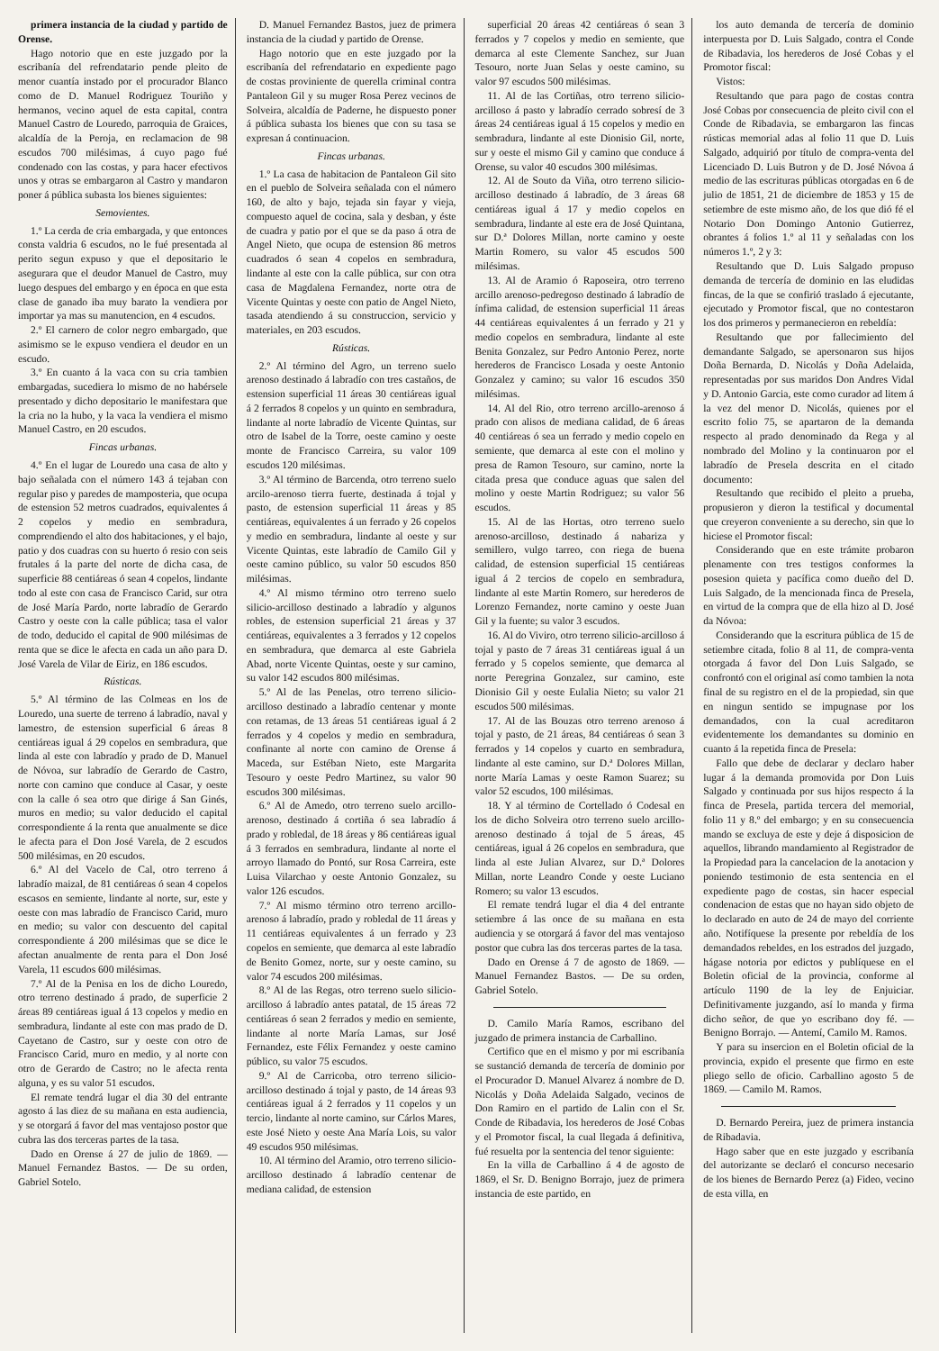primera instancia de la ciudad y partido de Orense.
Hago notorio que en este juzgado por la escribanía del refrendatario pende pleito de menor cuantía instado por el procurador Blanco como de D. Manuel Rodriguez Touriño y hermanos, vecino aquel de esta capital, contra Manuel Castro de Louredo, parroquia de Graices, alcaldía de la Peroja, en reclamacion de 98 escudos 700 milésimas, á cuyo pago fué condenado con las costas, y para hacer efectivos unos y otras se embargaron al Castro y mandaron poner á pública subasta los bienes siguientes:
Semovientes.
1.º La cerda de cria embargada, y que entonces consta valdria 6 escudos, no le fué presentada al perito segun expuso y que el depositario le asegurara que el deudor Manuel de Castro, muy luego despues del embargo y en época en que esta clase de ganado iba muy barato la vendiera por importar ya mas su manutencion, en 4 escudos.
2.º El carnero de color negro embargado, que asimismo se le expuso vendiera el deudor en un escudo.
3.º En cuanto á la vaca con su cria tambien embargadas, sucediera lo mismo de no habérsele presentado y dicho depositario le manifestara que la cria no la hubo, y la vaca la vendiera el mismo Manuel Castro, en 20 escudos.
Fincas urbanas.
4.º En el lugar de Louredo una casa de alto y bajo señalada con el número 143 á tejaban con regular piso y paredes de mamposteria, que ocupa de estension 52 metros cuadrados, equivalentes á 2 copelos y medio en sembradura, comprendiendo el alto dos habitaciones, y el bajo, patio y dos cuadras con su huerto ó resio con seis frutales á la parte del norte de dicha casa, de superficie 88 centiáreas ó sean 4 copelos, lindante todo al este con casa de Francisco Carid, sur otra de José María Pardo, norte labradío de Gerardo Castro y oeste con la calle pública; tasa el valor de todo, deducido el capital de 900 milésimas de renta que se dice le afecta en cada un año para D. José Varela de Vilar de Eiriz, en 186 escudos.
Rústicas.
5.º Al término de las Colmeas en los de Louredo, una suerte de terreno á labradío, naval y lamestro, de estension superficial 6 áreas 8 centiáreas igual á 29 copelos en sembradura, que linda al este con labradío y prado de D. Manuel de Nóvoa, sur labradío de Gerardo de Castro, norte con camino que conduce al Casar, y oeste con la calle ó sea otro que dirige á San Ginés, muros en medio; su valor deducido el capital correspondiente á la renta que anualmente se dice le afecta para el Don José Varela, de 2 escudos 500 milésimas, en 20 escudos.
6.º Al del Vacelo de Cal, otro terreno á labradío maizal, de 81 centiáreas ó sean 4 copelos escasos en semiente, lindante al norte, sur, este y oeste con mas labradío de Francisco Carid, muro en medio; su valor con descuento del capital correspondiente á 200 milésimas que se dice le afectan anualmente de renta para el Don José Varela, 11 escudos 600 milésimas.
7.º Al de la Penisa en los de dicho Louredo, otro terreno destinado á prado, de superficie 2 áreas 89 centiáreas igual á 13 copelos y medio en sembradura, lindante al este con mas prado de D. Cayetano de Castro, sur y oeste con otro de Francisco Carid, muro en medio, y al norte con otro de Gerardo de Castro; no le afecta renta alguna, y es su valor 51 escudos.
El remate tendrá lugar el dia 30 del entrante agosto á las diez de su mañana en esta audiencia, y se otorgará á favor del mas ventajoso postor que cubra las dos terceras partes de la tasa.
Dado en Orense á 27 de julio de 1869. — Manuel Fernandez Bastos. — De su orden, Gabriel Sotelo.
D. Manuel Fernandez Bastos, juez de primera instancia de la ciudad y partido de Orense.
Hago notorio que en este juzgado por la escribanía del refrendatario en expediente pago de costas proviniente de querella criminal contra Pantaleon Gil y su muger Rosa Perez vecinos de Solveira, alcaldía de Paderne, he dispuesto poner á pública subasta los bienes que con su tasa se expresan á continuacion.
Fincas urbanas.
1.º La casa de habitacion de Pantaleon Gil sito en el pueblo de Solveira señalada con el número 160, de alto y bajo, tejada sin fayar y vieja, compuesto aquel de cocina, sala y desban, y éste de cuadra y patio por el que se da paso á otra de Angel Nieto, que ocupa de estension 86 metros cuadrados ó sean 4 copelos en sembradura, lindante al este con la calle pública, sur con otra casa de Magdalena Fernandez, norte otra de Vicente Quintas y oeste con patio de Angel Nieto, tasada atendiendo á su construccion, servicio y materiales, en 203 escudos.
Rústicas.
2.º Al término del Agro, un terreno suelo arenoso destinado á labradío con tres castaños, de estension superficial 11 áreas 30 centiáreas igual á 2 ferrados 8 copelos y un quinto en sembradura, lindante al norte labradío de Vicente Quintas, sur otro de Isabel de la Torre, oeste camino y oeste monte de Francisco Carreira, su valor 109 escudos 120 milésimas.
3.º Al término de Barcenda, otro terreno suelo arcilo-arenoso tierra fuerte, destinada á tojal y pasto, de estension superficial 11 áreas y 85 centiáreas, equivalentes á un ferrado y 26 copelos y medio en sembradura, lindante al oeste y sur Vicente Quintas, este labradío de Camilo Gil y oeste camino público, su valor 50 escudos 850 milésimas.
4.º Al mismo término otro terreno suelo silicio-arcilloso destinado a labradío y algunos robles, de estension superficial 21 áreas y 37 centiáreas, equivalentes a 3 ferrados y 12 copelos en sembradura, que demarca al este Gabriela Abad, norte Vicente Quintas, oeste y sur camino, su valor 142 escudos 800 milésimas.
5.º Al de las Penelas, otro terreno silicio-arcilloso destinado a labradío centenar y monte con retamas, de 13 áreas 51 centiáreas igual á 2 ferrados y 4 copelos y medio en sembradura, confinante al norte con camino de Orense á Maceda, sur Estéban Nieto, este Margarita Tesouro y oeste Pedro Martinez, su valor 90 escudos 300 milésimas.
6.º Al de Amedo, otro terreno suelo arcillo-arenoso, destinado á cortiña ó sea labradío á prado y robledal, de 18 áreas y 86 centiáreas igual á 3 ferrados en sembradura, lindante al norte el arroyo llamado do Pontó, sur Rosa Carreira, este Luisa Vilarchao y oeste Antonio Gonzalez, su valor 126 escudos.
7.º Al mismo término otro terreno arcillo-arenoso á labradío, prado y robledal de 11 áreas y 11 centiáreas equivalentes á un ferrado y 23 copelos en semiente, que demarca al este labradío de Benito Gomez, norte, sur y oeste camino, su valor 74 escudos 200 milésimas.
8.º Al de las Regas, otro terreno suelo silicio-arcilloso á labradío antes patatal, de 15 áreas 72 centiáreas ó sean 2 ferrados y medio en semiente, lindante al norte María Lamas, sur José Fernandez, este Félix Fernandez y oeste camino público, su valor 75 escudos.
9.º Al de Carricoba, otro terreno silicio-arcilloso destinado á tojal y pasto, de 14 áreas 93 centiáreas igual á 2 ferrados y 11 copelos y un tercio, lindante al norte camino, sur Cárlos Mares, este José Nieto y oeste Ana María Lois, su valor 49 escudos 950 milésimas.
10. Al término del Aramio, otro terreno silicio-arcilloso destinado á labradío centenar de mediana calidad, de estension
superficial 20 áreas 42 centiáreas ó sean 3 ferrados y 7 copelos y medio en semiente, que demarca al este Clemente Sanchez, sur Juan Tesouro, norte Juan Selas y oeste camino, su valor 97 escudos 500 milésimas.
11. Al de las Cortiñas, otro terreno silicio-arcilloso á pasto y labradío cerrado sobresí de 3 áreas 24 centiáreas igual á 15 copelos y medio en sembradura, lindante al este Dionisio Gil, norte, sur y oeste el mismo Gil y camino que conduce á Orense, su valor 40 escudos 300 milésimas.
12. Al de Souto da Viña, otro terreno silicio-arcilloso destinado á labradío, de 3 áreas 68 centiáreas igual á 17 y medio copelos en sembradura, lindante al este era de José Quintana, sur D.ª Dolores Millan, norte camino y oeste Martin Romero, su valor 45 escudos 500 milésimas.
13. Al de Aramio ó Raposeira, otro terreno arcillo arenoso-pedregoso destinado á labradío de ínfima calidad, de estension superficial 11 áreas 44 centiáreas equivalentes á un ferrado y 21 y medio copelos en sembradura, lindante al este Benita Gonzalez, sur Pedro Antonio Perez, norte herederos de Francisco Losada y oeste Antonio Gonzalez y camino; su valor 16 escudos 350 milésimas.
14. Al del Rio, otro terreno arcillo-arenoso á prado con alisos de mediana calidad, de 6 áreas 40 centiáreas ó sea un ferrado y medio copelo en semiente, que demarca al este con el molino y presa de Ramon Tesouro, sur camino, norte la citada presa que conduce aguas que salen del molino y oeste Martin Rodriguez; su valor 56 escudos.
15. Al de las Hortas, otro terreno suelo arenoso-arcilloso, destinado á nabariza y semillero, vulgo tarreo, con riega de buena calidad, de estension superficial 15 centiáreas igual á 2 tercios de copelo en sembradura, lindante al este Martin Romero, sur herederos de Lorenzo Fernandez, norte camino y oeste Juan Gil y la fuente; su valor 3 escudos.
16. Al do Viviro, otro terreno silicio-arcilloso á tojal y pasto de 7 áreas 31 centiáreas igual á un ferrado y 5 copelos semiente, que demarca al norte Peregrina Gonzalez, sur camino, este Dionisio Gil y oeste Eulalia Nieto; su valor 21 escudos 500 milésimas.
17. Al de las Bouzas otro terreno arenoso á tojal y pasto, de 21 áreas, 84 centiáreas ó sean 3 ferrados y 14 copelos y cuarto en sembradura, lindante al este camino, sur D.ª Dolores Millan, norte María Lamas y oeste Ramon Suarez; su valor 52 escudos, 100 milésimas.
18. Y al término de Cortellado ó Codesal en los de dicho Solveira otro terreno suelo arcillo-arenoso destinado á tojal de 5 áreas, 45 centiáreas, igual á 26 copelos en sembradura, que linda al este Julian Alvarez, sur D.ª Dolores Millan, norte Leandro Conde y oeste Luciano Romero; su valor 13 escudos.
El remate tendrá lugar el dia 4 del entrante setiembre á las once de su mañana en esta audiencia y se otorgará á favor del mas ventajoso postor que cubra las dos terceras partes de la tasa.
Dado en Orense á 7 de agosto de 1869. — Manuel Fernandez Bastos. — De su orden, Gabriel Sotelo.
D. Camilo María Ramos, escribano del juzgado de primera instancia de Carballino.
Certifico que en el mismo y por mi escribanía se sustanció demanda de tercería de dominio por el Procurador D. Manuel Alvarez á nombre de D. Nicolás y Doña Adelaida Salgado, vecinos de Don Ramiro en el partido de Lalin con el Sr. Conde de Ribadavia, los herederos de José Cobas y el Promotor fiscal, la cual llegada á definitiva, fué resuelta por la sentencia del tenor siguiente:
En la villa de Carballino á 4 de agosto de 1869, el Sr. D. Benigno Borrajo, juez de primera instancia de este partido, en
los auto demanda de tercería de dominio interpuesta por D. Luis Salgado, contra el Conde de Ribadavia, los herederos de José Cobas y el Promotor fiscal:
Vistos:
Resultando que para pago de costas contra José Cobas por consecuencia de pleito civil con el Conde de Ribadavia, se embargaron las fincas rústicas memorial adas al folio 11 que D. Luis Salgado, adquirió por título de compra-venta del Licenciado D. Luis Butron y de D. José Nóvoa á medio de las escrituras públicas otorgadas en 6 de julio de 1851, 21 de diciembre de 1853 y 15 de setiembre de este mismo año, de los que dió fé el Notario Don Domingo Antonio Gutierrez, obrantes á folios 1.º al 11 y señaladas con los números 1.º, 2 y 3:
Resultando que D. Luis Salgado propuso demanda de tercería de dominio en las eludidas fincas, de la que se confirió traslado á ejecutante, ejecutado y Promotor fiscal, que no contestaron los dos primeros y permanecieron en rebeldía:
Resultando que por fallecimiento del demandante Salgado, se apersonaron sus hijos Doña Bernarda, D. Nicolás y Doña Adelaida, representadas por sus maridos Don Andres Vidal y D. Antonio Garcia, este como curador ad litem á la vez del menor D. Nicolás, quienes por el escrito folio 75, se apartaron de la demanda respecto al prado denominado da Rega y al nombrado del Molino y la continuaron por el labradío de Presela descrita en el citado documento:
Resultando que recibido el pleito a prueba, propusieron y dieron la testifical y documental que creyeron conveniente a su derecho, sin que lo hiciese el Promotor fiscal:
Considerando que en este trámite probaron plenamente con tres testigos conformes la posesion quieta y pacífica como dueño del D. Luis Salgado, de la mencionada finca de Presela, en virtud de la compra que de ella hizo al D. José da Nóvoa:
Considerando que la escritura pública de 15 de setiembre citada, folio 8 al 11, de compra-venta otorgada á favor del Don Luis Salgado, se confrontó con el original así como tambien la nota final de su registro en el de la propiedad, sin que en ningun sentido se impugnase por los demandados, con la cual acreditaron evidentemente los demandantes su dominio en cuanto á la repetida finca de Presela:
Fallo que debe de declarar y declaro haber lugar á la demanda promovida por Don Luis Salgado y continuada por sus hijos respecto á la finca de Presela, partida tercera del memorial, folio 11 y 8.º del embargo; y en su consecuencia mando se excluya de este y deje á disposicion de aquellos, librando mandamiento al Registrador de la Propiedad para la cancelacion de la anotacion y poniendo testimonio de esta sentencia en el expediente pago de costas, sin hacer especial condenacion de estas que no hayan sido objeto de lo declarado en auto de 24 de mayo del corriente año. Notifíquese la presente por rebeldía de los demandados rebeldes, en los estrados del juzgado, hágase notoria por edictos y publíquese en el Boletin oficial de la provincia, conforme al artículo 1190 de la ley de Enjuiciar. Definitivamente juzgando, así lo manda y firma dicho señor, de que yo escribano doy fé. — Benigno Borrajo. — Antemí, Camilo M. Ramos.
Y para su insercion en el Boletin oficial de la provincia, expido el presente que firmo en este pliego sello de oficio. Carballino agosto 5 de 1869. — Camilo M. Ramos.
D. Bernardo Pereira, juez de primera instancia de Ribadavia.
Hago saber que en este juzgado y escribanía del autorizante se declaró el concurso necesario de los bienes de Bernardo Perez (a) Fideo, vecino de esta villa, en